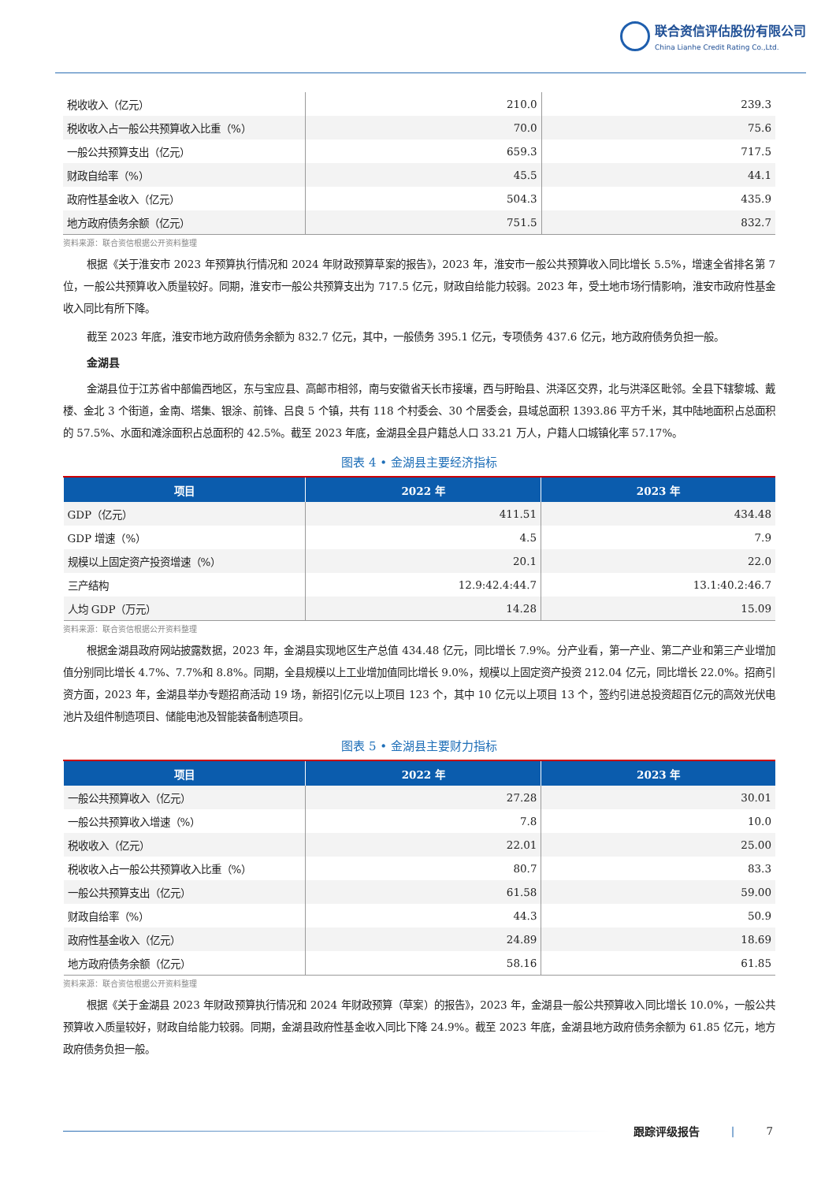联合资信评估股份有限公司
China Lianhe Credit Rating Co.,Ltd.
| 税收收入（亿元） | 210.0 | 239.3 |
| 税收收入占一般公共预算收入比重（%） | 70.0 | 75.6 |
| 一般公共预算支出（亿元） | 659.3 | 717.5 |
| 财政自给率（%） | 45.5 | 44.1 |
| 政府性基金收入（亿元） | 504.3 | 435.9 |
| 地方政府债务余额（亿元） | 751.5 | 832.7 |
资料来源：联合资信根据公开资料整理
根据《关于淮安市 2023 年预算执行情况和 2024 年财政预算草案的报告》，2023 年，淮安市一般公共预算收入同比增长 5.5%，增速全省排名第 7 位，一般公共预算收入质量较好。同期，淮安市一般公共预算支出为 717.5 亿元，财政自给能力较弱。2023 年，受土地市场行情影响，淮安市政府性基金收入同比有所下降。
截至 2023 年底，淮安市地方政府债务余额为 832.7 亿元，其中，一般债务 395.1 亿元，专项债务 437.6 亿元，地方政府债务负担一般。
金湖县
金湖县位于江苏省中部偏西地区，东与宝应县、高邮市相邻，南与安徽省天长市接壤，西与盱眙县、洪泽区交界，北与洪泽区毗邻。全县下辖黎城、戴楼、金北 3 个街道，金南、塔集、银涂、前锋、吕良 5 个镇，共有 118 个村委会、30 个居委会，县域总面积 1393.86 平方千米，其中陆地面积占总面积的 57.5%、水面和滩涂面积占总面积的 42.5%。截至 2023 年底，金湖县全县户籍总人口 33.21 万人，户籍人口城镇化率 57.17%。
图表 4 • 金湖县主要经济指标
| 项目 | 2022 年 | 2023 年 |
| --- | --- | --- |
| GDP（亿元） | 411.51 | 434.48 |
| GDP 增速（%） | 4.5 | 7.9 |
| 规模以上固定资产投资增速（%） | 20.1 | 22.0 |
| 三产结构 | 12.9:42.4:44.7 | 13.1:40.2:46.7 |
| 人均 GDP（万元） | 14.28 | 15.09 |
资料来源：联合资信根据公开资料整理
根据金湖县政府网站披露数据，2023 年，金湖县实现地区生产总值 434.48 亿元，同比增长 7.9%。分产业看，第一产业、第二产业和第三产业增加值分别同比增长 4.7%、7.7%和 8.8%。同期，全县规模以上工业增加值同比增长 9.0%，规模以上固定资产投资 212.04 亿元，同比增长 22.0%。招商引资方面，2023 年，金湖县举办专题招商活动 19 场，新招引亿元以上项目 123 个，其中 10 亿元以上项目 13 个，签约引进总投资超百亿元的高效光伏电池片及组件制造项目、储能电池及智能装备制造项目。
图表 5 • 金湖县主要财力指标
| 项目 | 2022 年 | 2023 年 |
| --- | --- | --- |
| 一般公共预算收入（亿元） | 27.28 | 30.01 |
| 一般公共预算收入增速（%） | 7.8 | 10.0 |
| 税收收入（亿元） | 22.01 | 25.00 |
| 税收收入占一般公共预算收入比重（%） | 80.7 | 83.3 |
| 一般公共预算支出（亿元） | 61.58 | 59.00 |
| 财政自给率（%） | 44.3 | 50.9 |
| 政府性基金收入（亿元） | 24.89 | 18.69 |
| 地方政府债务余额（亿元） | 58.16 | 61.85 |
资料来源：联合资信根据公开资料整理
根据《关于金湖县 2023 年财政预算执行情况和 2024 年财政预算（草案）的报告》，2023 年，金湖县一般公共预算收入同比增长 10.0%，一般公共预算收入质量较好，财政自给能力较弱。同期，金湖县政府性基金收入同比下降 24.9%。截至 2023 年底，金湖县地方政府债务余额为 61.85 亿元，地方政府债务负担一般。
跟踪评级报告 | 7